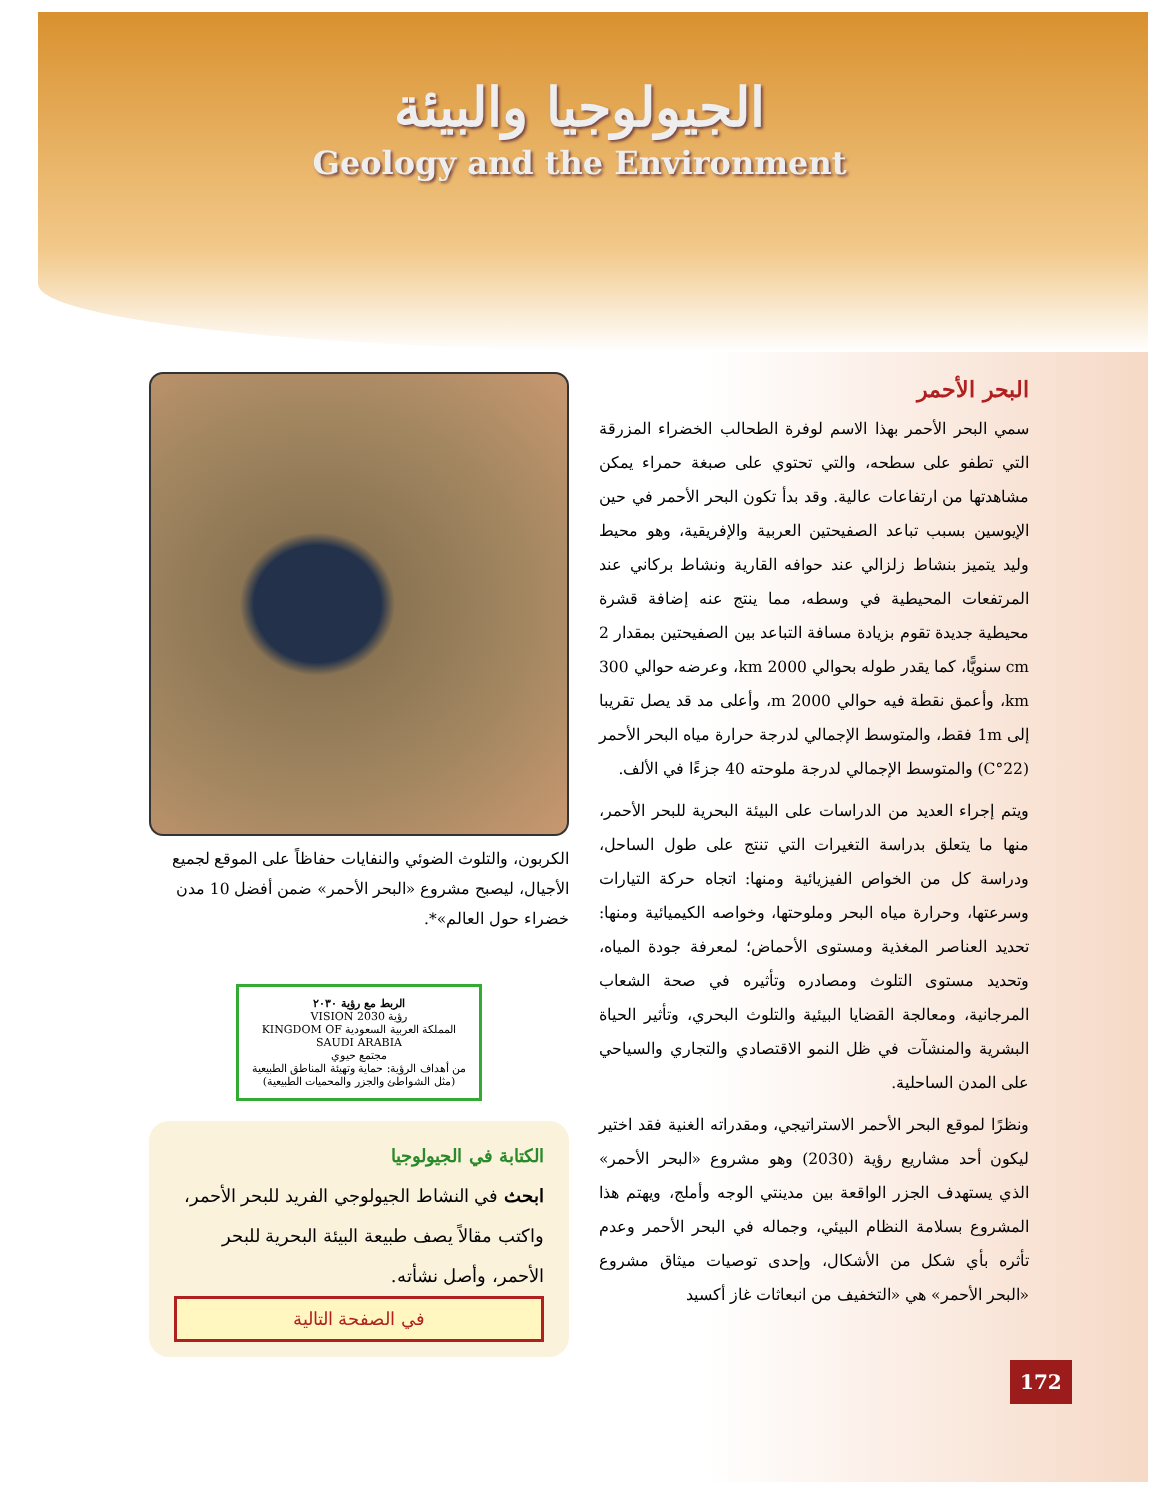الجيولوجيا والبيئة
Geology and the Environment
البحر الأحمر
سمي البحر الأحمر بهذا الاسم لوفرة الطحالب الخضراء المزرقة التي تطفو على سطحه، والتي تحتوي على صبغة حمراء يمكن مشاهدتها من ارتفاعات عالية. وقد بدأ تكون البحر الأحمر في حين الإيوسين بسبب تباعد الصفيحتين العربية والإفريقية، وهو محيط وليد يتميز بنشاط زلزالي عند حوافه القارية ونشاط بركاني عند المرتفعات المحيطية في وسطه، مما ينتج عنه إضافة قشرة محيطية جديدة تقوم بزيادة مسافة التباعد بين الصفيحتين بمقدار 2 cm سنويًّا، كما يقدر طوله بحوالي 2000 km، وعرضه حوالي 300 km، وأعمق نقطة فيه حوالي 2000 m، وأعلى مد قد يصل تقريبا إلى 1m فقط، والمتوسط الإجمالي لدرجة حرارة مياه البحر الأحمر (22°C) والمتوسط الإجمالي لدرجة ملوحته 40 جزءًا في الألف.
ويتم إجراء العديد من الدراسات على البيئة البحرية للبحر الأحمر، منها ما يتعلق بدراسة التغيرات التي تنتج على طول الساحل، ودراسة كل من الخواص الفيزيائية ومنها: اتجاه حركة التيارات وسرعتها، وحرارة مياه البحر وملوحتها، وخواصه الكيميائية ومنها: تحديد العناصر المغذية ومستوى الأحماض؛ لمعرفة جودة المياه، وتحديد مستوى التلوث ومصادره وتأثيره في صحة الشعاب المرجانية، ومعالجة القضايا البيئية والتلوث البحري، وتأثير الحياة البشرية والمنشآت في ظل النمو الاقتصادي والتجاري والسياحي على المدن الساحلية.
ونظرًا لموقع البحر الأحمر الاستراتيجي، ومقدراته الغنية فقد اختير ليكون أحد مشاريع رؤية (2030) وهو مشروع «البحر الأحمر» الذي يستهدف الجزر الواقعة بين مدينتي الوجه وأملج، ويهتم هذا المشروع بسلامة النظام البيئي، وجماله في البحر الأحمر وعدم تأثره بأي شكل من الأشكال، وإحدى توصيات ميثاق مشروع «البحر الأحمر» هي «التخفيف من انبعاثات غاز أكسيد
الكربون، والتلوث الضوئي والنفايات حفاظاً على الموقع لجميع الأجيال، ليصبح مشروع «البحر الأحمر» ضمن أفضل 10 مدن خضراء حول العالم»*.
الربط مع رؤية ٢٠٣٠
رؤية VISION 2030
المملكة العربية السعودية KINGDOM OF SAUDI ARABIA
مجتمع حيوي
من أهداف الرؤية: حماية وتهيئة المناطق الطبيعية (مثل الشواطئ والجزر والمحميات الطبيعية)
الكتابة في الجيولوجيا
ابحث في النشاط الجيولوجي الفريد للبحر الأحمر، واكتب مقالاً يصف طبيعة البيئة البحرية للبحر الأحمر، وأصل نشأته.
في الصفحة التالية
172